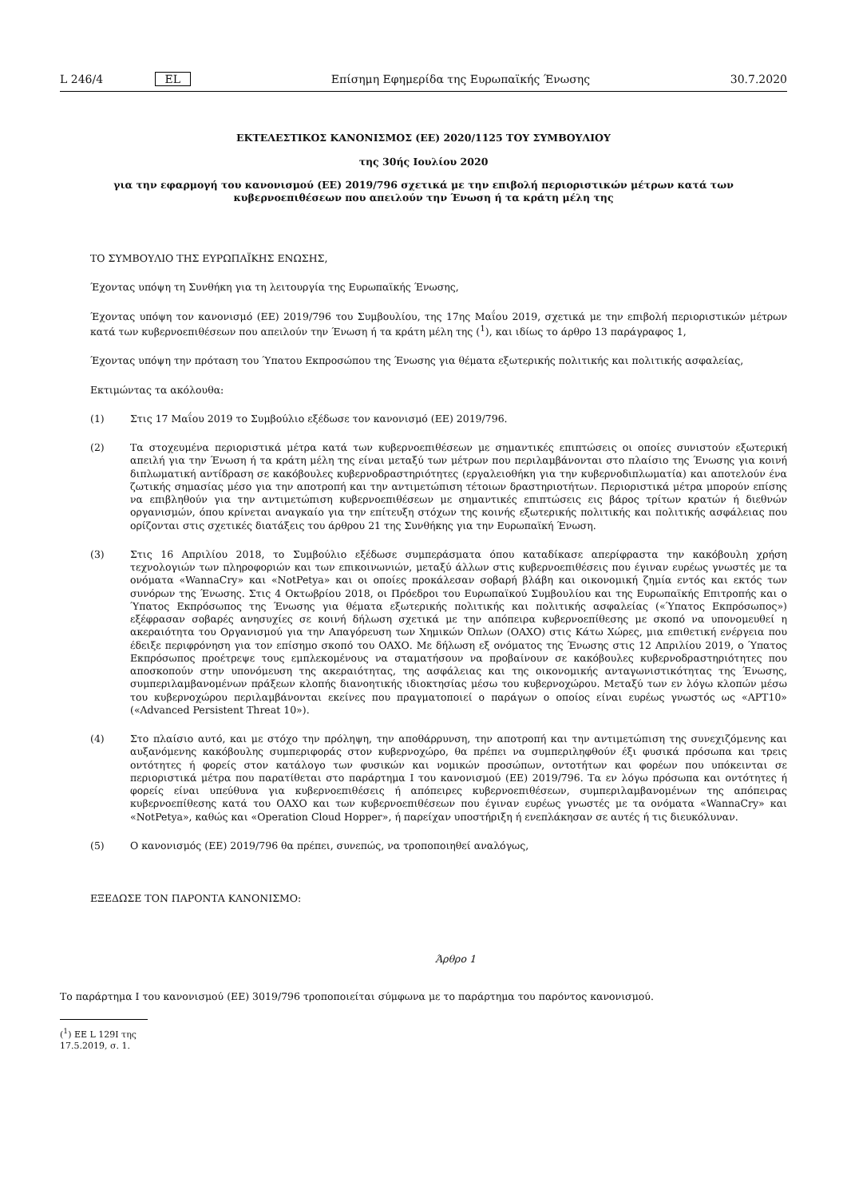L 246/4 EL Επίσημη Εφημερίδα της Ευρωπαϊκής Ένωσης 30.7.2020
ΕΚΤΕΛΕΣΤΙΚΟΣ ΚΑΝΟΝΙΣΜΟΣ (ΕΕ) 2020/1125 ΤΟΥ ΣΥΜΒΟΥΛΙΟΥ
της 30ής Ιουλίου 2020
για την εφαρμογή του κανονισμού (ΕΕ) 2019/796 σχετικά με την επιβολή περιοριστικών μέτρων κατά των κυβερνοεπιθέσεων που απειλούν την Ένωση ή τα κράτη μέλη της
ΤΟ ΣΥΜΒΟΥΛΙΟ ΤΗΣ ΕΥΡΩΠΑΪΚΗΣ ΕΝΩΣΗΣ,
Έχοντας υπόψη τη Συνθήκη για τη λειτουργία της Ευρωπαϊκής Ένωσης,
Έχοντας υπόψη τον κανονισμό (ΕΕ) 2019/796 του Συμβουλίου, της 17ης Μαΐου 2019, σχετικά με την επιβολή περιοριστικών μέτρων κατά των κυβερνοεπιθέσεων που απειλούν την Ένωση ή τα κράτη μέλη της (<sup>1</sup>), και ιδίως το άρθρο 13 παράγραφος 1,
Έχοντας υπόψη την πρόταση του Ύπατου Εκπροσώπου της Ένωσης για θέματα εξωτερικής πολιτικής και πολιτικής ασφαλείας,
Εκτιμώντας τα ακόλουθα:
(1) Στις 17 Μαΐου 2019 το Συμβούλιο εξέδωσε τον κανονισμό (ΕΕ) 2019/796.
(2) Τα στοχευμένα περιοριστικά μέτρα κατά των κυβερνοεπιθέσεων με σημαντικές επιπτώσεις οι οποίες συνιστούν εξωτερική απειλή για την Ένωση ή τα κράτη μέλη της είναι μεταξύ των μέτρων που περιλαμβάνονται στο πλαίσιο της Ένωσης για κοινή διπλωματική αντίδραση σε κακόβουλες κυβερνοδραστηριότητες (εργαλειοθήκη για την κυβερνοδιπλωματία) και αποτελούν ένα ζωτικής σημασίας μέσο για την αποτροπή και την αντιμετώπιση τέτοιων δραστηριοτήτων. Περιοριστικά μέτρα μπορούν επίσης να επιβληθούν για την αντιμετώπιση κυβερνοεπιθέσεων με σημαντικές επιπτώσεις εις βάρος τρίτων κρατών ή διεθνών οργανισμών, όπου κρίνεται αναγκαίο για την επίτευξη στόχων της κοινής εξωτερικής πολιτικής και πολιτικής ασφάλειας που ορίζονται στις σχετικές διατάξεις του άρθρου 21 της Συνθήκης για την Ευρωπαϊκή Ένωση.
(3) Στις 16 Απριλίου 2018, το Συμβούλιο εξέδωσε συμπεράσματα όπου καταδίκασε απερίφραστα την κακόβουλη χρήση τεχνολογιών των πληροφοριών και των επικοινωνιών, μεταξύ άλλων στις κυβερνοεπιθέσεις που έγιναν ευρέως γνωστές με τα ονόματα «WannaCry» και «NotPetya» και οι οποίες προκάλεσαν σοβαρή βλάβη και οικονομική ζημία εντός και εκτός των συνόρων της Ένωσης. Στις 4 Οκτωβρίου 2018, οι Πρόεδροι του Ευρωπαϊκού Συμβουλίου και της Ευρωπαϊκής Επιτροπής και ο Ύπατος Εκπρόσωπος της Ένωσης για θέματα εξωτερικής πολιτικής και πολιτικής ασφαλείας («Ύπατος Εκπρόσωπος») εξέφρασαν σοβαρές ανησυχίες σε κοινή δήλωση σχετικά με την απόπειρα κυβερνοεπίθεσης με σκοπό να υπονομευθεί η ακεραιότητα του Οργανισμού για την Απαγόρευση των Χημικών Όπλων (ΟΑΧΟ) στις Κάτω Χώρες, μια επιθετική ενέργεια που έδειξε περιφρόνηση για τον επίσημο σκοπό του ΟΑΧΟ. Με δήλωση εξ ονόματος της Ένωσης στις 12 Απριλίου 2019, ο Ύπατος Εκπρόσωπος προέτρεψε τους εμπλεκομένους να σταματήσουν να προβαίνουν σε κακόβουλες κυβερνοδραστηριότητες που αποσκοπούν στην υπονόμευση της ακεραιότητας, της ασφάλειας και της οικονομικής ανταγωνιστικότητας της Ένωσης, συμπεριλαμβανομένων πράξεων κλοπής διανοητικής ιδιοκτησίας μέσω του κυβερνοχώρου. Μεταξύ των εν λόγω κλοπών μέσω του κυβερνοχώρου περιλαμβάνονται εκείνες που πραγματοποιεί ο παράγων ο οποίος είναι ευρέως γνωστός ως «APT10» («Advanced Persistent Threat 10»).
(4) Στο πλαίσιο αυτό, και με στόχο την πρόληψη, την αποθάρρυνση, την αποτροπή και την αντιμετώπιση της συνεχιζόμενης και αυξανόμενης κακόβουλης συμπεριφοράς στον κυβερνοχώρο, θα πρέπει να συμπεριληφθούν έξι φυσικά πρόσωπα και τρεις οντότητες ή φορείς στον κατάλογο των φυσικών και νομικών προσώπων, οντοτήτων και φορέων που υπόκεινται σε περιοριστικά μέτρα που παρατίθεται στο παράρτημα I του κανονισμού (ΕΕ) 2019/796. Τα εν λόγω πρόσωπα και οντότητες ή φορείς είναι υπεύθυνα για κυβερνοεπιθέσεις ή απόπειρες κυβερνοεπιθέσεων, συμπεριλαμβανομένων της απόπειρας κυβερνοεπίθεσης κατά του ΟΑΧΟ και των κυβερνοεπιθέσεων που έγιναν ευρέως γνωστές με τα ονόματα «WannaCry» και «NotPetya», καθώς και «Operation Cloud Hopper», ή παρείχαν υποστήριξη ή ενεπλάκησαν σε αυτές ή τις διευκόλυναν.
(5) Ο κανονισμός (ΕΕ) 2019/796 θα πρέπει, συνεπώς, να τροποποιηθεί αναλόγως,
ΕΞΕΔΩΣΕ ΤΟΝ ΠΑΡΟΝΤΑ ΚΑΝΟΝΙΣΜΟ:
Άρθρο 1
Το παράρτημα I του κανονισμού (ΕΕ) 3019/796 τροποποιείται σύμφωνα με το παράρτημα του παρόντος κανονισμού.
(<sup>1</sup>) ΕΕ L 129I της 17.5.2019, σ. 1.